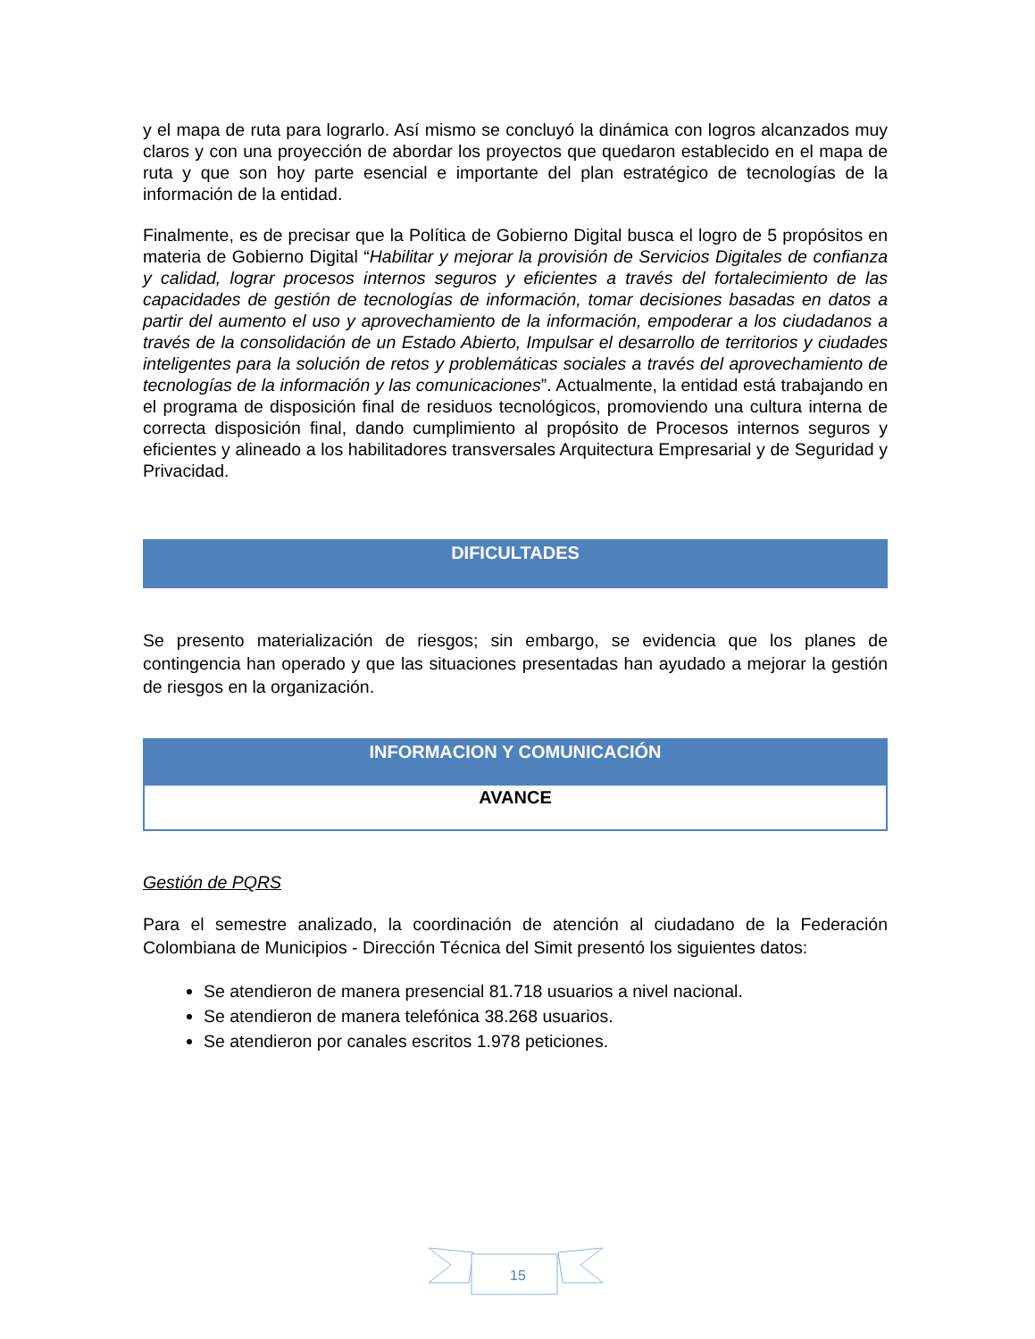y el mapa de ruta para lograrlo. Así mismo se concluyó la dinámica con logros alcanzados muy claros y con una proyección de abordar los proyectos que quedaron establecido en el mapa de ruta y que son hoy parte esencial e importante del plan estratégico de tecnologías de la información de la entidad.
Finalmente, es de precisar que la Política de Gobierno Digital busca el logro de 5 propósitos en materia de Gobierno Digital “Habilitar y mejorar la provisión de Servicios Digitales de confianza y calidad, lograr procesos internos seguros y eficientes a través del fortalecimiento de las capacidades de gestión de tecnologías de información, tomar decisiones basadas en datos a partir del aumento el uso y aprovechamiento de la información, empoderar a los ciudadanos a través de la consolidación de un Estado Abierto, Impulsar el desarrollo de territorios y ciudades inteligentes para la solución de retos y problemáticas sociales a través del aprovechamiento de tecnologías de la información y las comunicaciones”. Actualmente, la entidad está trabajando en el programa de disposición final de residuos tecnológicos, promoviendo una cultura interna de correcta disposición final, dando cumplimiento al propósito de Procesos internos seguros y eficientes y alineado a los habilitadores transversales Arquitectura Empresarial y de Seguridad y Privacidad.
| DIFICULTADES |
| --- |
Se presento materialización de riesgos; sin embargo, se evidencia que los planes de contingencia han operado y que las situaciones presentadas han ayudado a mejorar la gestión de riesgos en la organización.
| INFORMACION Y COMUNICACIÓN |
| --- |
| AVANCE |
Gestión de PQRS
Para el semestre analizado, la coordinación de atención al ciudadano de la Federación Colombiana de Municipios - Dirección Técnica del Simit presentó los siguientes datos:
Se atendieron de manera presencial 81.718 usuarios a nivel nacional.
Se atendieron de manera telefónica 38.268 usuarios.
Se atendieron por canales escritos 1.978 peticiones.
15